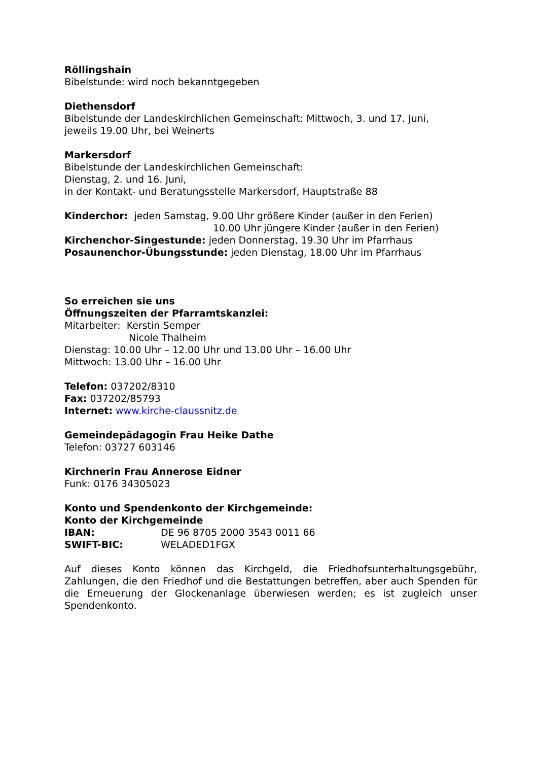Röllingshain
Bibelstunde: wird noch bekanntgegeben
Diethensdorf
Bibelstunde der Landeskirchlichen Gemeinschaft: Mittwoch, 3. und 17. Juni,
jeweils 19.00 Uhr, bei Weinerts
Markersdorf
Bibelstunde der Landeskirchlichen Gemeinschaft:
Dienstag, 2. und 16. Juni,
in der Kontakt- und Beratungsstelle Markersdorf, Hauptstraße 88
Kinderchor: jeden Samstag, 9.00 Uhr größere Kinder (außer in den Ferien)
10.00 Uhr jüngere Kinder (außer in den Ferien)
Kirchenchor-Singestunde: jeden Donnerstag, 19.30 Uhr im Pfarrhaus
Posaunenchor-Übungsstunde: jeden Dienstag, 18.00 Uhr im Pfarrhaus
So erreichen sie uns
Öffnungszeiten der Pfarramtskanzlei:
Mitarbeiter: Kerstin Semper
Nicole Thalheim
Dienstag: 10.00 Uhr – 12.00 Uhr und 13.00 Uhr – 16.00 Uhr
Mittwoch: 13.00 Uhr – 16.00 Uhr
Telefon: 037202/8310
Fax: 037202/85793
Internet: www.kirche-claussnitz.de
Gemeindepädagogin Frau Heike Dathe
Telefon: 03727 603146
Kirchnerin Frau Annerose Eidner
Funk: 0176 34305023
Konto und Spendenkonto der Kirchgemeinde:
Konto der Kirchgemeinde
IBAN: DE 96 8705 2000 3543 0011 66
SWIFT-BIC: WELADED1FGX
Auf dieses Konto können das Kirchgeld, die Friedhofsunterhaltungsgebühr, Zahlungen, die den Friedhof und die Bestattungen betreffen, aber auch Spenden für die Erneuerung der Glockenanlage überwiesen werden; es ist zugleich unser Spendenkonto.